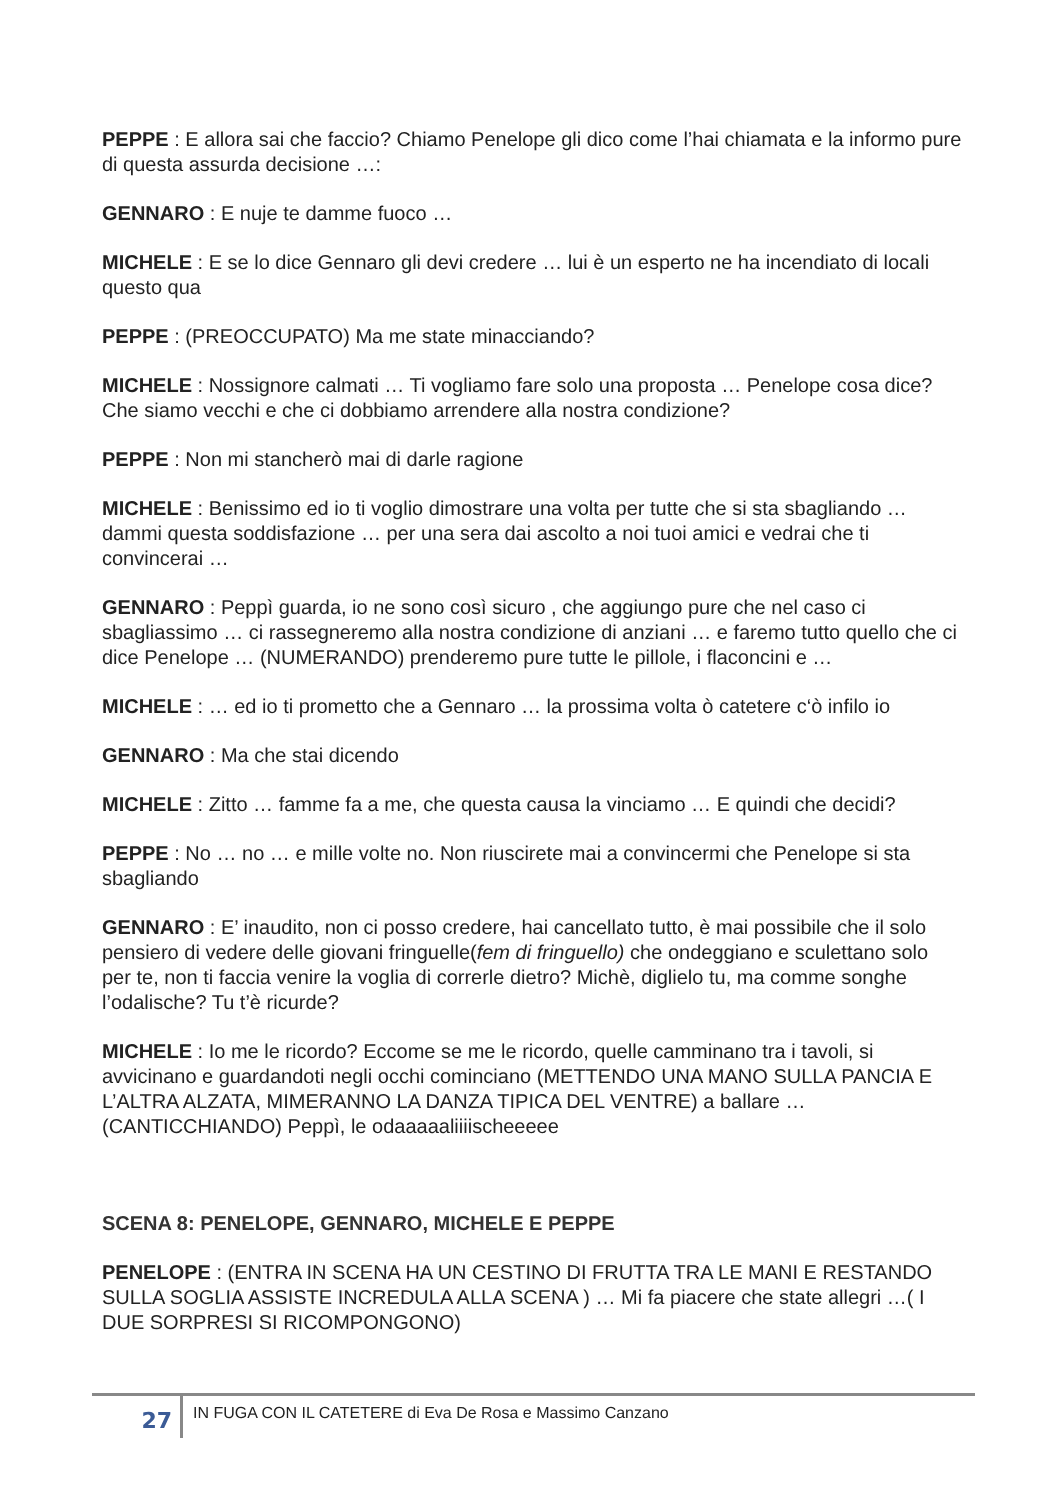PEPPE : E allora sai che faccio? Chiamo Penelope gli dico come l’hai chiamata e la informo pure di questa assurda decisione …:
GENNARO : E nuje te damme fuoco …
MICHELE : E se lo dice Gennaro gli devi credere … lui è un esperto ne ha incendiato di locali questo qua
PEPPE : (PREOCCUPATO) Ma me state minacciando?
MICHELE : Nossignore calmati … Ti vogliamo fare solo una proposta … Penelope cosa dice? Che siamo vecchi e che ci dobbiamo arrendere alla nostra condizione?
PEPPE : Non mi stancherò mai di darle ragione
MICHELE : Benissimo ed io ti voglio dimostrare una volta per tutte che si sta sbagliando … dammi questa soddisfazione … per una sera dai ascolto a noi tuoi amici e vedrai che ti convincerai …
GENNARO : Peppì guarda, io ne sono così sicuro , che aggiungo pure che nel caso ci sbagliassimo … ci rassegneremo alla nostra condizione di anziani … e faremo tutto quello che ci dice Penelope … (NUMERANDO) prenderemo pure tutte le pillole, i flaconcini e …
MICHELE : … ed io ti prometto che a Gennaro … la prossima volta ò catetere c‘ò infilo io
GENNARO : Ma che stai dicendo
MICHELE : Zitto … famme fa a me, che questa causa la vinciamo … E quindi che decidi?
PEPPE : No … no … e mille volte no. Non riuscirete mai a convincermi che Penelope si sta sbagliando
GENNARO : E’ inaudito, non ci posso credere, hai cancellato tutto, è mai possibile che il solo pensiero di vedere delle giovani fringuelle(fem di fringuello) che ondeggiano e sculettano solo per te, non ti faccia venire la voglia di correrle dietro? Michè, diglielo tu, ma comme songhe l’odalische? Tu t’è ricurde?
MICHELE : Io me le ricordo? Eccome se me le ricordo, quelle camminano tra i tavoli, si avvicinano e guardandoti negli occhi cominciano (METTENDO UNA MANO SULLA PANCIA E L’ALTRA ALZATA, MIMERANNO LA DANZA TIPICA DEL VENTRE) a ballare … (CANTICCHIANDO) Peppì, le odaaaaaliiiischeeeee
SCENA 8: PENELOPE, GENNARO, MICHELE E PEPPE
PENELOPE : (ENTRA IN SCENA HA UN CESTINO DI FRUTTA TRA LE MANI E RESTANDO SULLA SOGLIA ASSISTE INCREDULA ALLA SCENA ) … Mi fa piacere che state allegri …( I DUE SORPRESI SI RICOMPONGONO)
27
IN FUGA CON IL CATETERE di Eva De Rosa e Massimo Canzano